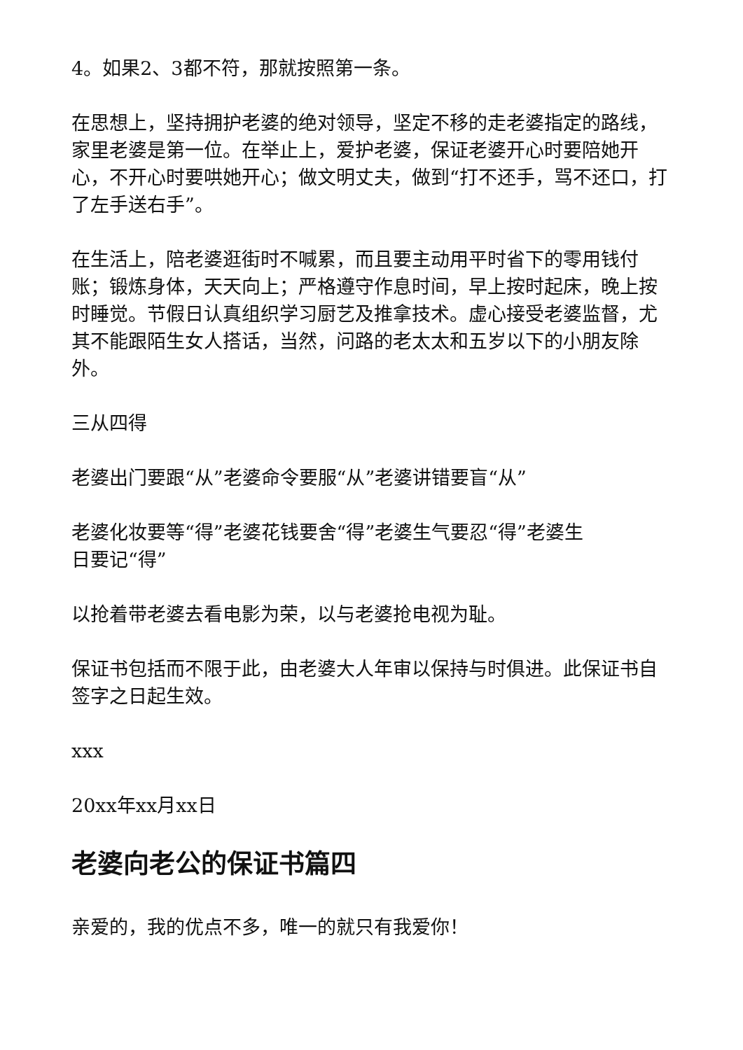4。如果2、3都不符，那就按照第一条。
在思想上，坚持拥护老婆的绝对领导，坚定不移的走老婆指定的路线，家里老婆是第一位。在举止上，爱护老婆，保证老婆开心时要陪她开心，不开心时要哄她开心；做文明丈夫，做到“打不还手，骂不还口，打了左手送右手”。
在生活上，陪老婆逛街时不喊累，而且要主动用平时省下的零用钱付账；锻炼身体，天天向上；严格遵守作息时间，早上按时起床，晚上按时睡觉。节假日认真组织学习厨艺及推拿技术。虚心接受老婆监督，尤其不能跟陌生女人搭话，当然，问路的老太太和五岁以下的小朋友除外。
三从四得
老婆出门要跟“从”老婆命令要服“从”老婆讲错要盲“从”
老婆化妆要等“得”老婆花钱要舍“得”老婆生气要忍“得”老婆生日要记“得”
以抢着带老婆去看电影为荣，以与老婆抢电视为耻。
保证书包括而不限于此，由老婆大人年审以保持与时俱进。此保证书自签字之日起生效。
xxx
20xx年xx月xx日
老婆向老公的保证书篇四
亲爱的，我的优点不多，唯一的就只有我爱你！